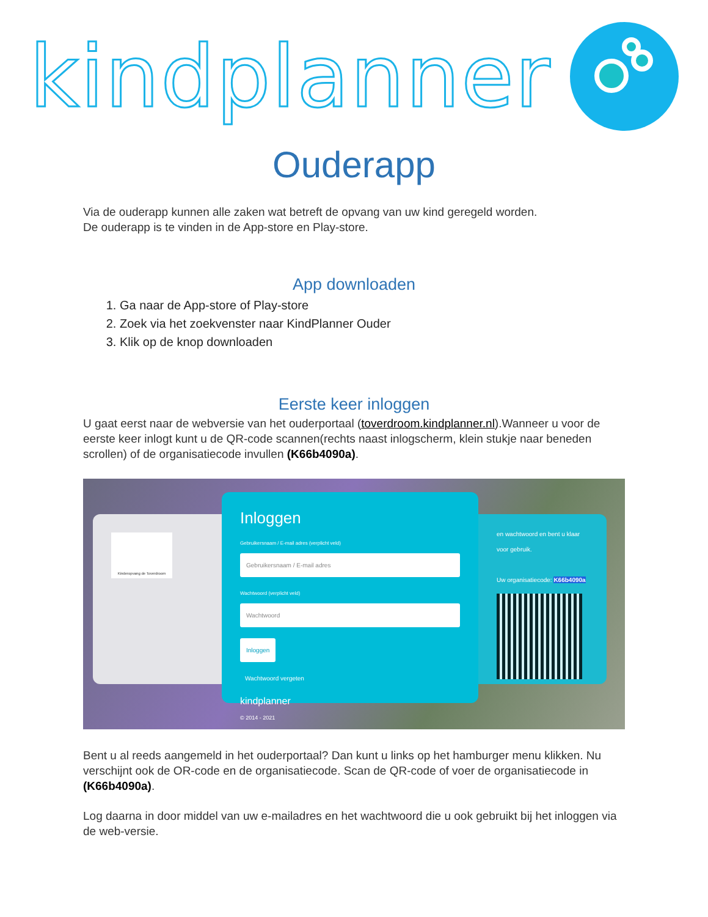kindplanner
Ouderapp
Via de ouderapp kunnen alle zaken wat betreft de opvang van uw kind geregeld worden.
De ouderapp is te vinden in de App-store en Play-store.
App downloaden
1. Ga naar de App-store of Play-store
2. Zoek via het zoekvenster naar KindPlanner Ouder
3. Klik op de knop downloaden
Eerste keer inloggen
U gaat eerst naar de webversie van het ouderportaal (toverdroom.kindplanner.nl).Wanneer u voor de eerste keer inlogt kunt u de QR-code scannen(rechts naast inlogscherm, klein stukje naar beneden scrollen) of de organisatiecode invullen (K66b4090a).
Kinderopvang de Toverdroom
Inloggen
Gebruikersnaam / E-mail adres (verplicht veld)
Gebruikersnaam / E-mail adres
Wachtwoord (verplicht veld)
Wachtwoord
Inloggen
Wachtwoord vergeten
en wachtwoord en bent u klaar voor gebruik.
Uw organisatiecode: K66b4090a
kindplanner
© 2014 - 2021
Bent u al reeds aangemeld in het ouderportaal? Dan kunt u links op het hamburger menu klikken. Nu verschijnt ook de OR-code en de organisatiecode. Scan de QR-code of voer de organisatiecode in (K66b4090a).
Log daarna in door middel van uw e-mailadres en het wachtwoord die u ook gebruikt bij het inloggen via de web-versie.